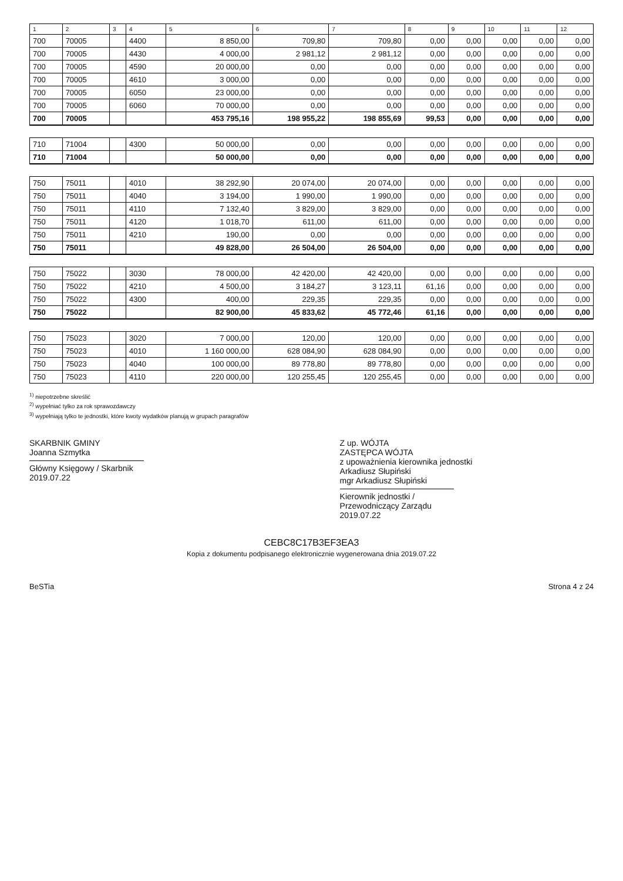| 1 | 2 | 3 | 4 | 5 | 6 | 7 | 8 | 9 | 10 | 11 | 12 |
| --- | --- | --- | --- | --- | --- | --- | --- | --- | --- | --- | --- |
| 700 | 70005 | | 4400 | 8 850,00 | 709,80 | 709,80 | 0,00 | 0,00 | 0,00 | 0,00 | 0,00 |
| 700 | 70005 | | 4430 | 4 000,00 | 2 981,12 | 2 981,12 | 0,00 | 0,00 | 0,00 | 0,00 | 0,00 |
| 700 | 70005 | | 4590 | 20 000,00 | 0,00 | 0,00 | 0,00 | 0,00 | 0,00 | 0,00 | 0,00 |
| 700 | 70005 | | 4610 | 3 000,00 | 0,00 | 0,00 | 0,00 | 0,00 | 0,00 | 0,00 | 0,00 |
| 700 | 70005 | | 6050 | 23 000,00 | 0,00 | 0,00 | 0,00 | 0,00 | 0,00 | 0,00 | 0,00 |
| 700 | 70005 | | 6060 | 70 000,00 | 0,00 | 0,00 | 0,00 | 0,00 | 0,00 | 0,00 | 0,00 |
| 700 | 70005 | | | 453 795,16 | 198 955,22 | 198 855,69 | 99,53 | 0,00 | 0,00 | 0,00 | 0,00 |
| 710 | 71004 | | 4300 | 50 000,00 | 0,00 | 0,00 | 0,00 | 0,00 | 0,00 | 0,00 | 0,00 |
| 710 | 71004 | | | 50 000,00 | 0,00 | 0,00 | 0,00 | 0,00 | 0,00 | 0,00 | 0,00 |
| 750 | 75011 | | 4010 | 38 292,90 | 20 074,00 | 20 074,00 | 0,00 | 0,00 | 0,00 | 0,00 | 0,00 |
| 750 | 75011 | | 4040 | 3 194,00 | 1 990,00 | 1 990,00 | 0,00 | 0,00 | 0,00 | 0,00 | 0,00 |
| 750 | 75011 | | 4110 | 7 132,40 | 3 829,00 | 3 829,00 | 0,00 | 0,00 | 0,00 | 0,00 | 0,00 |
| 750 | 75011 | | 4120 | 1 018,70 | 611,00 | 611,00 | 0,00 | 0,00 | 0,00 | 0,00 | 0,00 |
| 750 | 75011 | | 4210 | 190,00 | 0,00 | 0,00 | 0,00 | 0,00 | 0,00 | 0,00 | 0,00 |
| 750 | 75011 | | | 49 828,00 | 26 504,00 | 26 504,00 | 0,00 | 0,00 | 0,00 | 0,00 | 0,00 |
| 750 | 75022 | | 3030 | 78 000,00 | 42 420,00 | 42 420,00 | 0,00 | 0,00 | 0,00 | 0,00 | 0,00 |
| 750 | 75022 | | 4210 | 4 500,00 | 3 184,27 | 3 123,11 | 61,16 | 0,00 | 0,00 | 0,00 | 0,00 |
| 750 | 75022 | | 4300 | 400,00 | 229,35 | 229,35 | 0,00 | 0,00 | 0,00 | 0,00 | 0,00 |
| 750 | 75022 | | | 82 900,00 | 45 833,62 | 45 772,46 | 61,16 | 0,00 | 0,00 | 0,00 | 0,00 |
| 750 | 75023 | | 3020 | 7 000,00 | 120,00 | 120,00 | 0,00 | 0,00 | 0,00 | 0,00 | 0,00 |
| 750 | 75023 | | 4010 | 1 160 000,00 | 628 084,90 | 628 084,90 | 0,00 | 0,00 | 0,00 | 0,00 | 0,00 |
| 750 | 75023 | | 4040 | 100 000,00 | 89 778,80 | 89 778,80 | 0,00 | 0,00 | 0,00 | 0,00 | 0,00 |
| 750 | 75023 | | 4110 | 220 000,00 | 120 255,45 | 120 255,45 | 0,00 | 0,00 | 0,00 | 0,00 | 0,00 |
<sup>1)</sup> niepotrzebne skreślić
<sup>2)</sup> wypełniać tylko za rok sprawozdawczy
<sup>3)</sup> wypełniają tylko te jednostki, które kwoty wydatków planują w grupach paragrafów
SKARBNIK GMINY
Joanna Szmytka
Główny Księgowy / Skarbnik
2019.07.22
Z up. WÓJTA
ZASTĘPCA WÓJTA
z upoważnienia kierownika jednostki
Arkadiusz Słupiński
mgr Arkadiusz Słupiński
Kierownik jednostki / Przewodniczący Zarządu
2019.07.22
CEBC8C17B3EF3EA3
Kopia z dokumentu podpisanego elektronicznie wygenerowana dnia 2019.07.22
BeSTia Strona 4 z 24